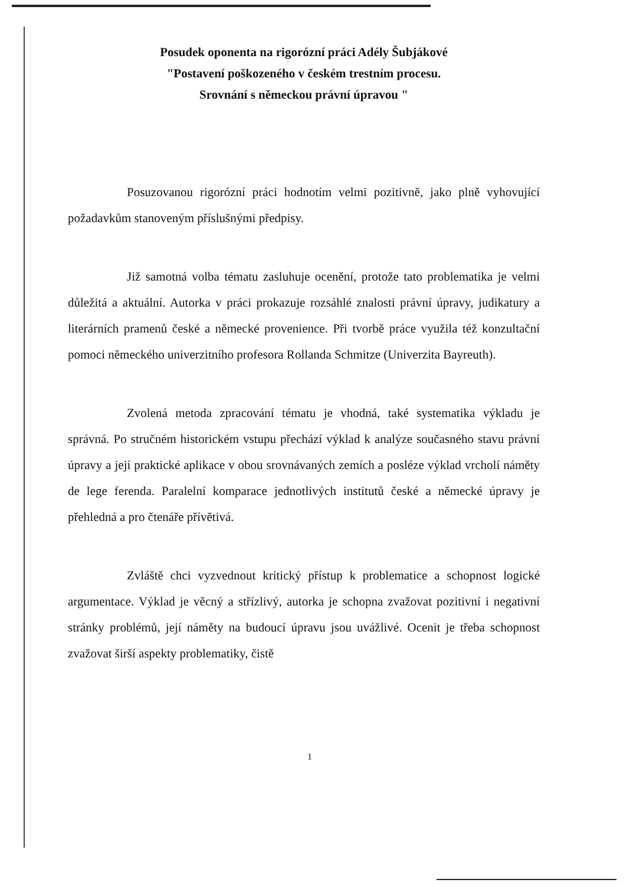Posudek oponenta na rigorózní práci Adély Šubjákové
"Postavení poškozeného v českém trestním procesu.
Srovnání s německou právní úpravou "
Posuzovanou rigorózní práci hodnotím velmi pozitivně, jako plně vyhovující požadavkům stanoveným příslušnými předpisy.
Již samotná volba tématu zasluhuje ocenění, protože tato problematika je velmi důležitá a aktuální. Autorka v práci prokazuje rozsáhlé znalosti právní úpravy, judikatury a literárních pramenů české a německé provenience. Při tvorbě práce využila též konzultační pomoci německého univerzitního profesora Rollanda Schmitze (Univerzita Bayreuth).
Zvolená metoda zpracování tématu je vhodná, také systematika výkladu je správná. Po stručném historickém vstupu přechází výklad k analýze současného stavu právní úpravy a její praktické aplikace v obou srovnávaných zemích a posléze výklad vrcholí náměty de lege ferenda. Paralelní komparace jednotlivých institutů české a německé úpravy je přehledná a pro čtenáře přívětivá.
Zvláště chci vyzvednout kritický přístup k problematice a schopnost logické argumentace. Výklad je věcný a střízlivý, autorka je schopna zvažovat pozitivní i negativní stránky problémů, její náměty na budoucí úpravu jsou uvážlivé. Ocenit je třeba schopnost zvažovat širší aspekty problematiky, čistě
1